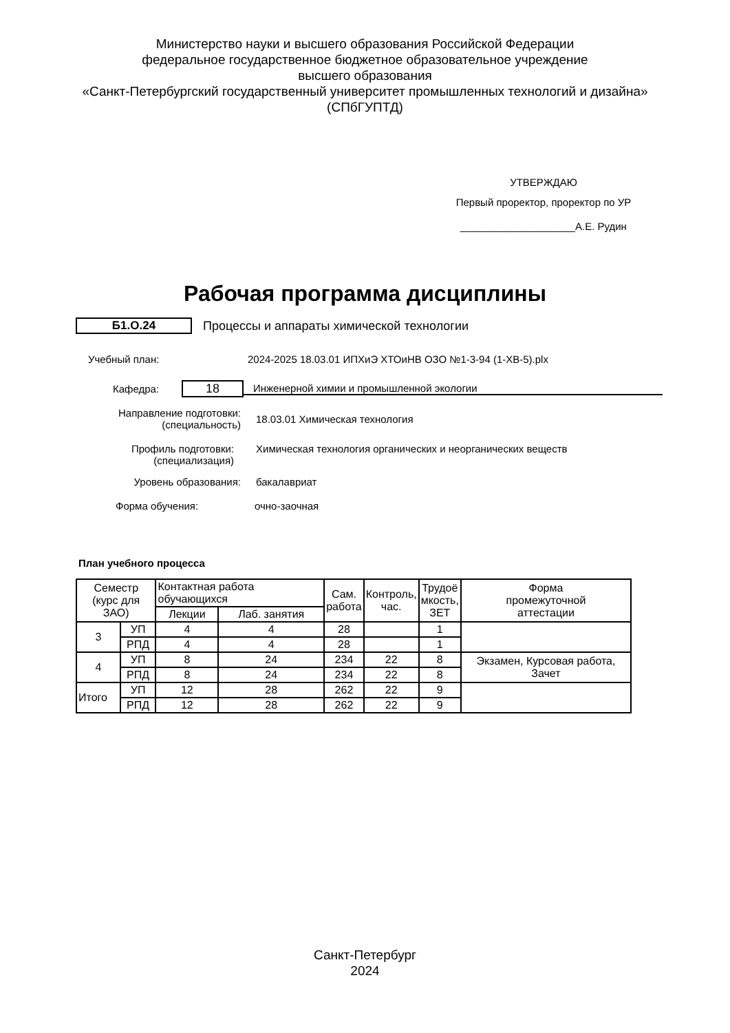Министерство науки и высшего образования Российской Федерации
федеральное государственное бюджетное образовательное учреждение
высшего образования
«Санкт-Петербургский государственный университет промышленных технологий и дизайна»
(СПбГУПТД)
УТВЕРЖДАЮ
Первый проректор, проректор по УР
____________________А.Е. Рудин
Рабочая программа дисциплины
Б1.О.24
Процессы и аппараты химической технологии
Учебный план:
2024-2025 18.03.01 ИПХиЭ ХТОиНВ ОЗО №1-3-94 (1-ХВ-5).plx
Кафедра:
18
Инженерной химии и промышленной экологии
Направление подготовки:
(специальность)
18.03.01 Химическая технология
Профиль подготовки:
(специализация)
Химическая технология органических и неорганических веществ
Уровень образования: бакалавриат
Форма обучения: очно-заочная
План учебного процесса
| Семестр (курс для ЗАО) | | Контактная работа обучающихся | | Сам. работа | Контроль, час. | Трудоё мкость, ЗЕТ | Форма промежуточной аттестации |
| --- | --- | --- | --- | --- | --- | --- | --- |
| | | Лекции | Лаб. занятия | | | | |
| 3 | УП | 4 | 4 | 28 | | 1 | |
| | РПД | 4 | 4 | 28 | | 1 | |
| 4 | УП | 8 | 24 | 234 | 22 | 8 | Экзамен, Курсовая работа, Зачет |
| | РПД | 8 | 24 | 234 | 22 | 8 | |
| Итого | УП | 12 | 28 | 262 | 22 | 9 | |
| | РПД | 12 | 28 | 262 | 22 | 9 | |
Санкт-Петербург
2024